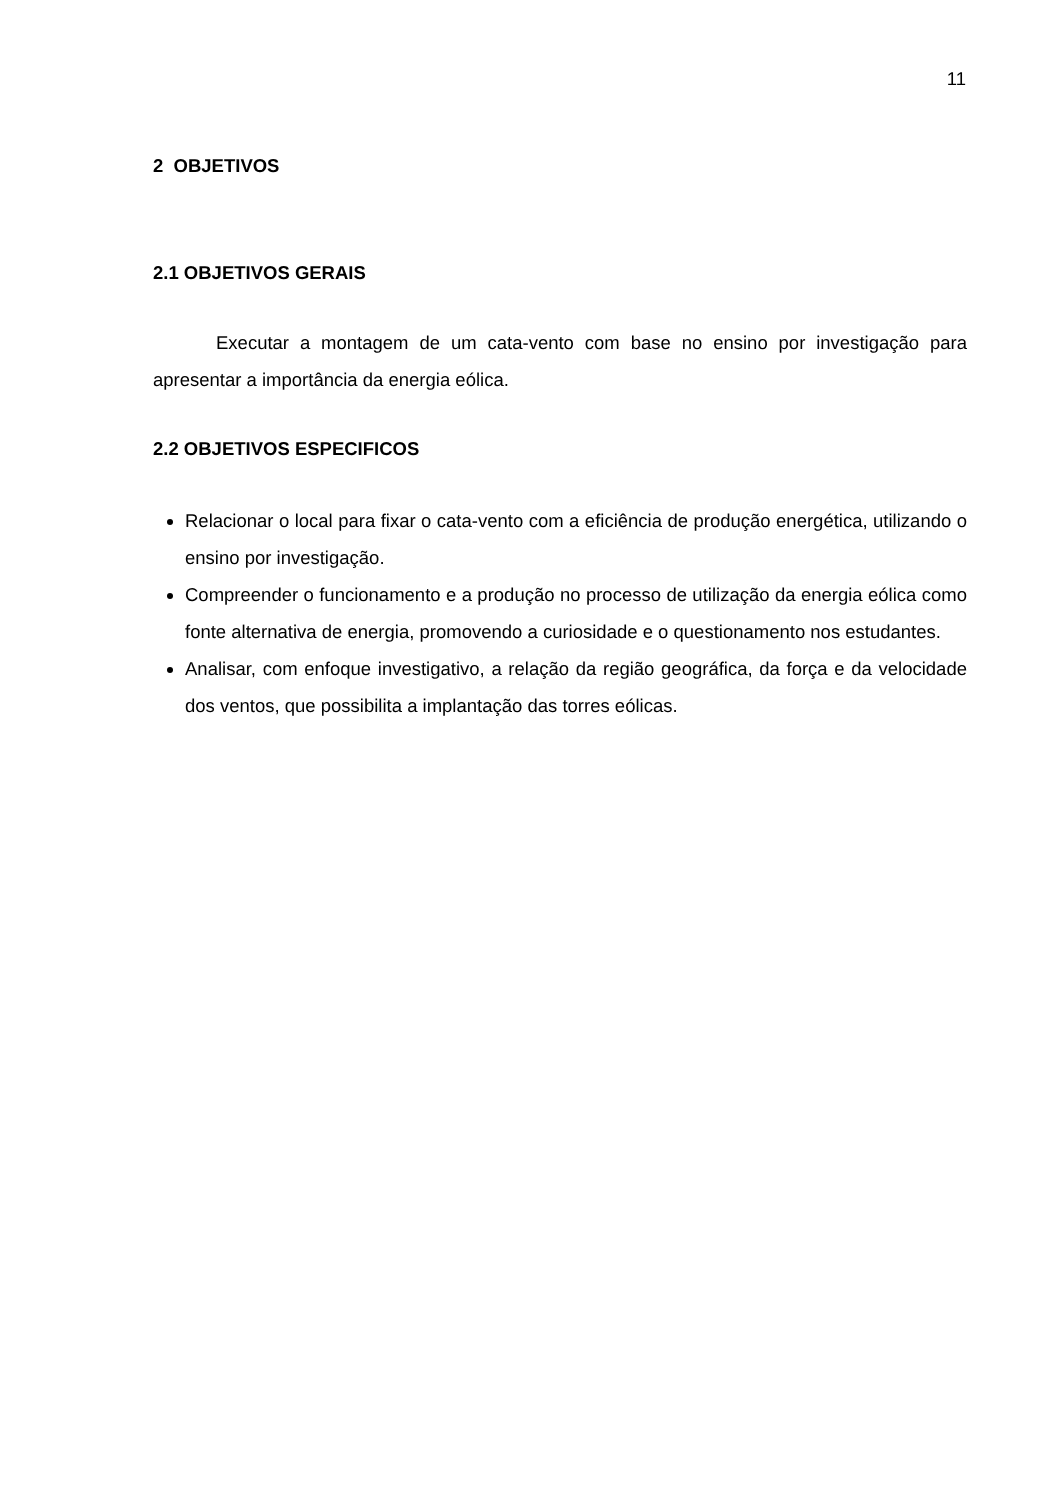11
2 OBJETIVOS
2.1 OBJETIVOS GERAIS
Executar a montagem de um cata-vento com base no ensino por investigação para apresentar a importância da energia eólica.
2.2 OBJETIVOS ESPECIFICOS
Relacionar o local para fixar o cata-vento com a eficiência de produção energética, utilizando o ensino por investigação.
Compreender o funcionamento e a produção no processo de utilização da energia eólica como fonte alternativa de energia, promovendo a curiosidade e o questionamento nos estudantes.
Analisar, com enfoque investigativo, a relação da região geográfica, da força e da velocidade dos ventos, que possibilita a implantação das torres eólicas.